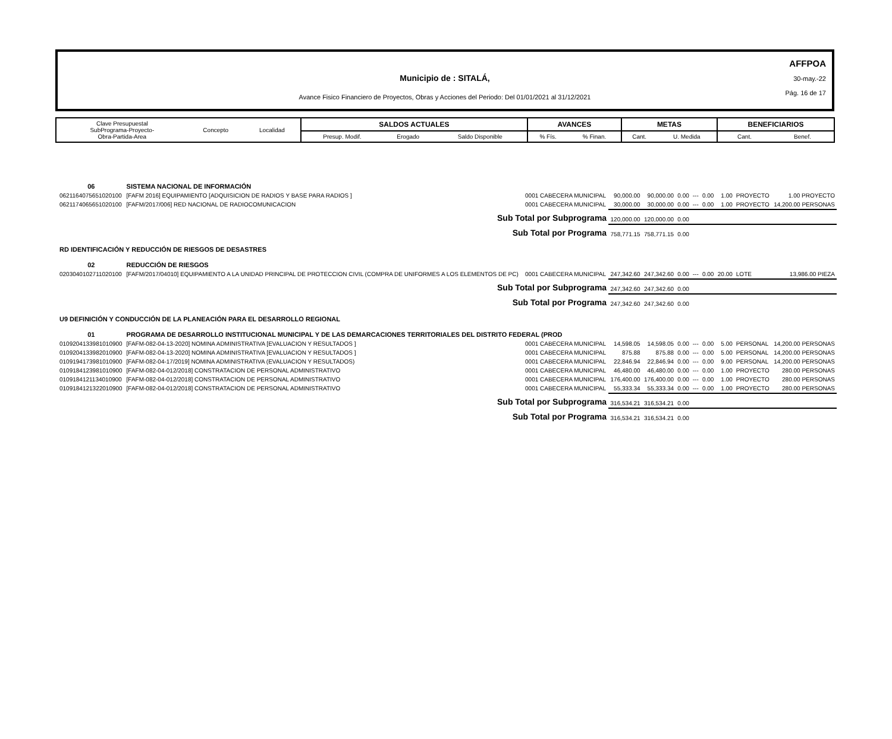AFFPOA
30-may.-22
Pág. 16 de 17
Municipio de : SITALÁ,
Avance Fisico Financiero de Proyectos, Obras y Acciones del Periodo: Del 01/01/2021 al 31/12/2021
| Clave Presupuestal SubPrograma-Proyecto- Obra-Partida-Area | Concepto | Localidad | SALDOS ACTUALES | | | AVANCES | | METAS | | BENEFICIARIOS | |
| | | | Presup. Modif. | Erogado | Saldo Disponible | % Fís. | % Finan. | Cant. | U. Medida | Cant. | Benef. |
| 06 | SISTEMA NACIONAL DE INFORMACIÓN | | | | | | | | | |
| 0621164075651020100 | [FAFM 2016] EQUIPAMIENTO [ADQUISICION DE RADIOS Y BASE PARA RADIOS ] | 0001 CABECERA MUNICIPAL | 90,000.00 | 90,000.00 | 0.00 | --- | 0.00 | 1.00 | PROYECTO | 1.00 PROYECTO |
| 0621174065651020100 | [FAFM/2017/006] RED NACIONAL DE RADIOCOMUNICACION | 0001 CABECERA MUNICIPAL | 30,000.00 | 30,000.00 | 0.00 | --- | 0.00 | 1.00 | PROYECTO | 14,200.00 PERSONAS |
| Sub Total por Subprograma | | | 120,000.00 | 120,000.00 | 0.00 | | | | | |
| Sub Total por Programa | | | 758,771.15 | 758,771.15 | 0.00 | | | | | |
| RD IDENTIFICACIÓN Y REDUCCIÓN DE RIESGOS DE DESASTRES | | | | | | | | | | |
| 02 | REDUCCIÓN DE RIESGOS | | | | | | | | | |
| 0203040102711020100 | [FAFM/2017/04010] EQUIPAMIENTO A LA UNIDAD PRINCIPAL DE PROTECCION CIVIL (COMPRA DE UNIFORMES A LOS ELEMENTOS DE PC) | 0001 CABECERA MUNICIPAL | 247,342.60 | 247,342.60 | 0.00 | --- | 0.00 | 20.00 | LOTE | 13,986.00 PIEZA |
| Sub Total por Subprograma | | | 247,342.60 | 247,342.60 | 0.00 | | | | | |
| Sub Total por Programa | | | 247,342.60 | 247,342.60 | 0.00 | | | | | |
| U9 DEFINICIÓN Y CONDUCCIÓN DE LA PLANEACIÓN PARA EL DESARROLLO REGIONAL | | | | | | | | | | |
| 01 | PROGRAMA DE DESARROLLO INSTITUCIONAL MUNICIPAL Y DE LAS DEMARCACIONES TERRITORIALES DEL DISTRITO FEDERAL (PROD | | | | | | | | | |
| 0109204133981010900 | [FAFM-082-04-13-2020] NOMINA ADMINISTRATIVA [EVALUACION Y RESULTADOS ] | 0001 CABECERA MUNICIPAL | 14,598.05 | 14,598.05 | 0.00 | --- | 0.00 | 5.00 | PERSONAL | 14,200.00 PERSONAS |
| 0109204133982010900 | [FAFM-082-04-13-2020] NOMINA ADMINISTRATIVA [EVALUACION Y RESULTADOS ] | 0001 CABECERA MUNICIPAL | 875.88 | 875.88 | 0.00 | --- | 0.00 | 5.00 | PERSONAL | 14,200.00 PERSONAS |
| 0109194173981010900 | [FAFM-082-04-17/2019] NOMINA ADMINISTRATIVA (EVALUACION Y RESULTADOS) | 0001 CABECERA MUNICIPAL | 22,846.94 | 22,846.94 | 0.00 | --- | 0.00 | 9.00 | PERSONAL | 14,200.00 PERSONAS |
| 0109184123981010900 | [FAFM-082-04-012/2018] CONSTRATACION DE PERSONAL ADMINISTRATIVO | 0001 CABECERA MUNICIPAL | 46,480.00 | 46,480.00 | 0.00 | --- | 0.00 | 1.00 | PROYECTO | 280.00 PERSONAS |
| 0109184121134010900 | [FAFM-082-04-012/2018] CONSTRATACION DE PERSONAL ADMINISTRATIVO | 0001 CABECERA MUNICIPAL | 176,400.00 | 176,400.00 | 0.00 | --- | 0.00 | 1.00 | PROYECTO | 280.00 PERSONAS |
| 0109184121322010900 | [FAFM-082-04-012/2018] CONSTRATACION DE PERSONAL ADMINISTRATIVO | 0001 CABECERA MUNICIPAL | 55,333.34 | 55,333.34 | 0.00 | --- | 0.00 | 1.00 | PROYECTO | 280.00 PERSONAS |
| Sub Total por Subprograma | | | 316,534.21 | 316,534.21 | 0.00 | | | | | |
| Sub Total por Programa | | | 316,534.21 | 316,534.21 | 0.00 | | | | | |